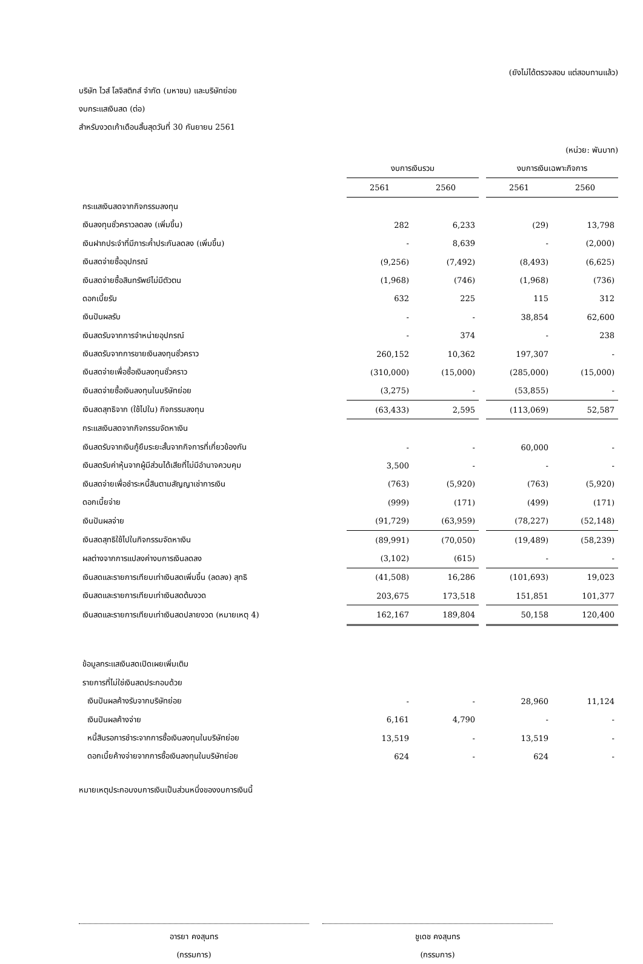(ยังไม่ได้ตรวจสอบ แต่สอบทานแล้ว)
บริษัท ไวส์ โลจิสติกส์ จำกัด (มหาชน) และบริษัทย่อย
งบกระแสเงินสด (ต่อ)
สำหรับงวดเก้าเดือนสิ้นสุดวันที่ 30 กันยายน 2561
(หน่วย: พันบาท)
| | งบการเงินรวม | | | งบการเงินเฉพาะกิจการ | |
| | 2561 | 2560 | | 2561 | 2560 |
| กระแสเงินสดจากกิจกรรมลงทุน | | | | | |
| เงินลงทุนชั่วคราวลดลง (เพิ่มขึ้น) | 282 | 6,233 | | (29) | 13,798 |
| เงินฝากประจำที่มีภาระค้ำประกันลดลง (เพิ่มขึ้น) | - | 8,639 | | - | (2,000) |
| เงินสดจ่ายซื้ออุปกรณ์ | (9,256) | (7,492) | | (8,493) | (6,625) |
| เงินสดจ่ายซื้อสินทรัพย์ไม่มีตัวตน | (1,968) | (746) | | (1,968) | (736) |
| ดอกเบี้ยรับ | 632 | 225 | | 115 | 312 |
| เงินปันผลรับ | - | - | | 38,854 | 62,600 |
| เงินสดรับจากการจำหน่ายอุปกรณ์ | - | 374 | | - | 238 |
| เงินสดรับจากการขายเงินลงทุนชั่วคราว | 260,152 | 10,362 | | 197,307 | - |
| เงินสดจ่ายเพื่อซื้อเงินลงทุนชั่วคราว | (310,000) | (15,000) | | (285,000) | (15,000) |
| เงินสดจ่ายซื้อเงินลงทุนในบริษัทย่อย | (3,275) | - | | (53,855) | - |
| เงินสดสุทธิจาก (ใช้ไปใน) กิจกรรมลงทุน | (63,433) | 2,595 | | (113,069) | 52,587 |
| กระแสเงินสดจากกิจกรรมจัดหาเงิน | | | | | |
| เงินสดรับจากเงินกู้ยืมระยะสั้นจากกิจการที่เกี่ยวข้องกัน | - | - | | 60,000 | - |
| เงินสดรับค่าหุ้นจากผู้มีส่วนได้เสียที่ไม่มีอำนาจควบคุม | 3,500 | - | | - | - |
| เงินสดจ่ายเพื่อชำระหนี้สินตามสัญญาเช่าการเงิน | (763) | (5,920) | | (763) | (5,920) |
| ดอกเบี้ยจ่าย | (999) | (171) | | (499) | (171) |
| เงินปันผลจ่าย | (91,729) | (63,959) | | (78,227) | (52,148) |
| เงินสดสุทธิใช้ไปในกิจกรรมจัดหาเงิน | (89,991) | (70,050) | | (19,489) | (58,239) |
| ผลต่างจากการแปลงค่างบการเงินลดลง | (3,102) | (615) | | - | - |
| เงินสดและรายการเทียบเท่าเงินสดเพิ่มขึ้น (ลดลง) สุทธิ | (41,508) | 16,286 | | (101,693) | 19,023 |
| เงินสดและรายการเทียบเท่าเงินสดต้นงวด | 203,675 | 173,518 | | 151,851 | 101,377 |
| เงินสดและรายการเทียบเท่าเงินสดปลายงวด (หมายเหตุ 4) | 162,167 | 189,804 | | 50,158 | 120,400 |
| ข้อมูลกระแสเงินสดเปิดเผยเพิ่มเติม | | | | | |
| รายการที่ไม่ใช่เงินสดประกอบด้วย | | | | | |
| เงินปันผลค้างรับจากบริษัทย่อย | - | - | | 28,960 | 11,124 |
| เงินปันผลค้างจ่าย | 6,161 | 4,790 | | - | - |
| หนี้สินรอการชำระจากการซื้อเงินลงทุนในบริษัทย่อย | 13,519 | - | | 13,519 | - |
| ดอกเบี้ยค้างจ่ายจากการซื้อเงินลงทุนในบริษัทย่อย | 624 | - | | 624 | - |
หมายเหตุประกอบงบการเงินเป็นส่วนหนึ่งของงบการเงินนี้
อารยา คงสุนทร
(กรรมการ)
ชูเดช คงสุนทร
(กรรมการ)